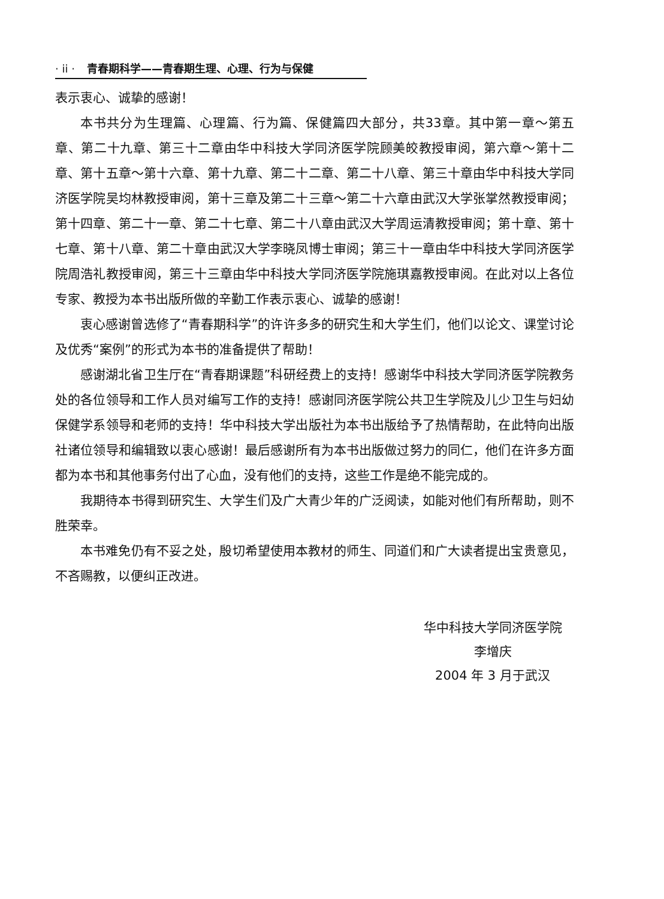· ii · 青春期科学——青春期生理、心理、行为与保健
表示衷心、诚挚的感谢！
本书共分为生理篇、心理篇、行为篇、保健篇四大部分，共33章。其中第一章～第五章、第二十九章、第三十二章由华中科技大学同济医学院顾美皎教授审阅，第六章～第十二章、第十五章～第十六章、第十九章、第二十二章、第二十八章、第三十章由华中科技大学同济医学院吴均林教授审阅，第十三章及第二十三章～第二十六章由武汉大学张掌然教授审阅；第十四章、第二十一章、第二十七章、第二十八章由武汉大学周运清教授审阅；第十章、第十七章、第十八章、第二十章由武汉大学李晓凤博士审阅；第三十一章由华中科技大学同济医学院周浩礼教授审阅，第三十三章由华中科技大学同济医学院施琪嘉教授审阅。在此对以上各位专家、教授为本书出版所做的辛勤工作表示衷心、诚挚的感谢！
衷心感谢曾选修了“青春期科学”的许许多多的研究生和大学生们，他们以论文、课堂讨论及优秀“案例”的形式为本书的准备提供了帮助！
感谢湖北省卫生厅在“青春期课题”科研经费上的支持！感谢华中科技大学同济医学院教务处的各位领导和工作人员对编写工作的支持！感谢同济医学院公共卫生学院及儿少卫生与妇幼保健学系领导和老师的支持！华中科技大学出版社为本书出版给予了热情帮助，在此特向出版社诸位领导和编辑致以衷心感谢！最后感谢所有为本书出版做过努力的同仁，他们在许多方面都为本书和其他事务付出了心血，没有他们的支持，这些工作是绝不能完成的。
我期待本书得到研究生、大学生们及广大青少年的广泛阅读，如能对他们有所帮助，则不胜荣幸。
本书难免仍有不妥之处，殷切希望使用本教材的师生、同道们和广大读者提出宝贵意见，不吝赐教，以便纠正改进。
华中科技大学同济医学院
李增庆
2004 年 3 月于武汉